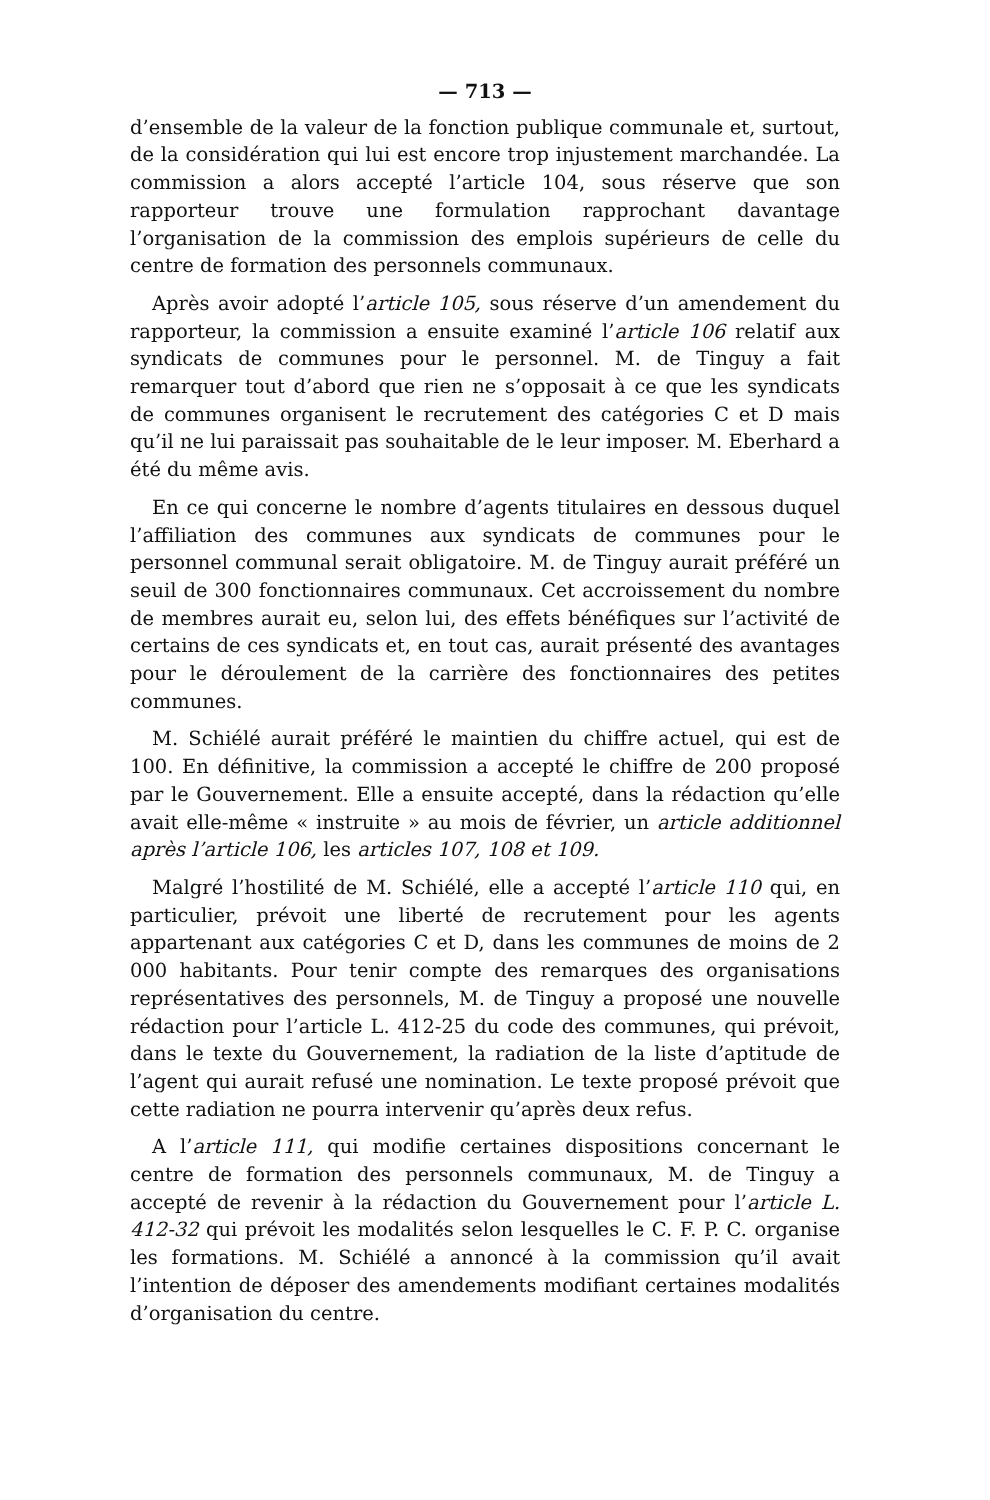— 713 —
d’ensemble de la valeur de la fonction publique communale et, surtout, de la considération qui lui est encore trop injustement marchandée. La commission a alors accepté l’article 104, sous réserve que son rapporteur trouve une formulation rapprochant davantage l’organisation de la commission des emplois supérieurs de celle du centre de formation des personnels communaux.
Après avoir adopté l’article 105, sous réserve d’un amendement du rapporteur, la commission a ensuite examiné l’article 106 relatif aux syndicats de communes pour le personnel. M. de Tinguy a fait remarquer tout d’abord que rien ne s’opposait à ce que les syndicats de communes organisent le recrutement des catégories C et D mais qu’il ne lui paraissait pas souhaitable de le leur imposer. M. Eberhard a été du même avis.
En ce qui concerne le nombre d’agents titulaires en dessous duquel l’affiliation des communes aux syndicats de communes pour le personnel communal serait obligatoire. M. de Tinguy aurait préféré un seuil de 300 fonctionnaires communaux. Cet accroissement du nombre de membres aurait eu, selon lui, des effets bénéfiques sur l’activité de certains de ces syndicats et, en tout cas, aurait présenté des avantages pour le déroulement de la carrière des fonctionnaires des petites communes.
M. Schiélé aurait préféré le maintien du chiffre actuel, qui est de 100. En définitive, la commission a accepté le chiffre de 200 proposé par le Gouvernement. Elle a ensuite accepté, dans la rédaction qu’elle avait elle-même « instruite » au mois de février, un article additionnel après l’article 106, les articles 107, 108 et 109.
Malgré l’hostilité de M. Schiélé, elle a accepté l’article 110 qui, en particulier, prévoit une liberté de recrutement pour les agents appartenant aux catégories C et D, dans les communes de moins de 2 000 habitants. Pour tenir compte des remarques des organisations représentatives des personnels, M. de Tinguy a proposé une nouvelle rédaction pour l’article L. 412-25 du code des communes, qui prévoit, dans le texte du Gouvernement, la radiation de la liste d’aptitude de l’agent qui aurait refusé une nomination. Le texte proposé prévoit que cette radiation ne pourra intervenir qu’après deux refus.
A l’article 111, qui modifie certaines dispositions concernant le centre de formation des personnels communaux, M. de Tinguy a accepté de revenir à la rédaction du Gouvernement pour l’article L. 412-32 qui prévoit les modalités selon lesquelles le C. F. P. C. organise les formations. M. Schiélé a annoncé à la commission qu’il avait l’intention de déposer des amendements modifiant certaines modalités d’organisation du centre.